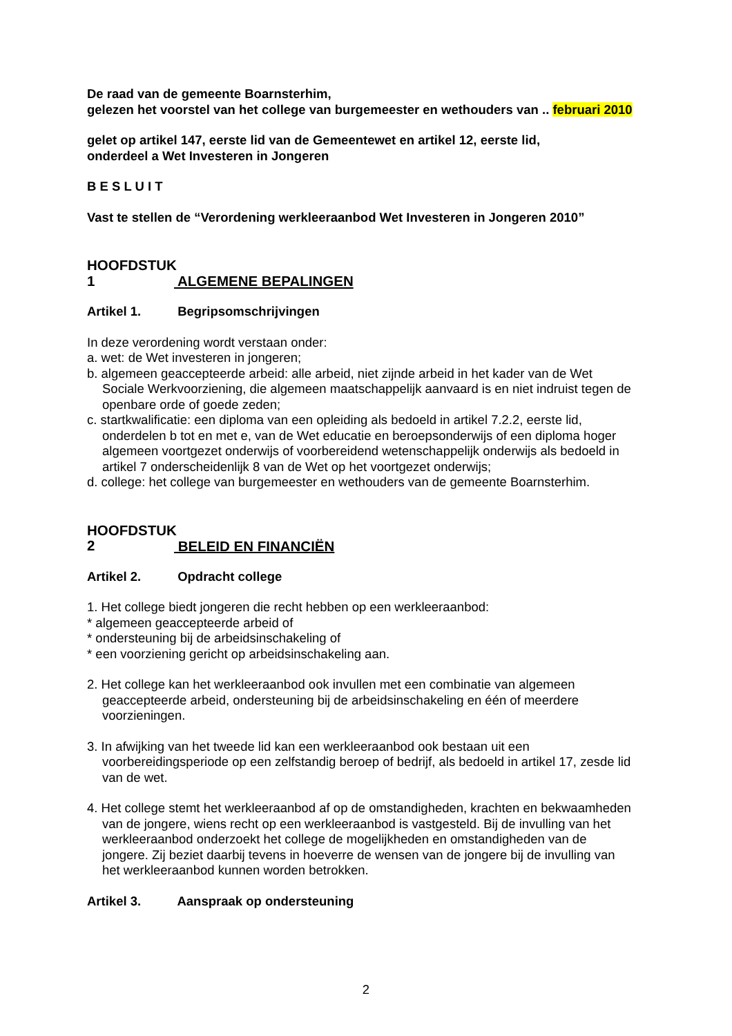De raad van de gemeente Boarnsterhim,
gelezen het voorstel van het college van burgemeester en wethouders van .. februari 2010
gelet op artikel 147, eerste lid van de Gemeentewet en artikel 12, eerste lid,
onderdeel a Wet Investeren in Jongeren
B E S L U I T
Vast te stellen de “Verordening werkleeraanbod Wet Investeren in Jongeren 2010”
HOOFDSTUK 1 ALGEMENE BEPALINGEN
Artikel 1. Begripsomschrijvingen
In deze verordening wordt verstaan onder:
a. wet: de Wet investeren in jongeren;
b. algemeen geaccepteerde arbeid: alle arbeid, niet zijnde arbeid in het kader van de Wet Sociale Werkvoorziening, die algemeen maatschappelijk aanvaard is en niet indruist tegen de openbare orde of goede zeden;
c. startkwalificatie: een diploma van een opleiding als bedoeld in artikel 7.2.2, eerste lid, onderdelen b tot en met e, van de Wet educatie en beroepsonderwijs of een diploma hoger algemeen voortgezet onderwijs of voorbereidend wetenschappelijk onderwijs als bedoeld in artikel 7 onderscheidenlijk 8 van de Wet op het voortgezet onderwijs;
d. college: het college van burgemeester en wethouders van de gemeente Boarnsterhim.
HOOFDSTUK 2 BELEID EN FINANCIËN
Artikel 2. Opdracht college
1. Het college biedt jongeren die recht hebben op een werkleeraanbod:
* algemeen geaccepteerde arbeid of
* ondersteuning bij de arbeidsinschakeling of
* een voorziening gericht op arbeidsinschakeling aan.
2. Het college kan het werkleeraanbod ook invullen met een combinatie van algemeen geaccepteerde arbeid, ondersteuning bij de arbeidsinschakeling en één of meerdere voorzieningen.
3. In afwijking van het tweede lid kan een werkleeraanbod ook bestaan uit een voorbereidingsperiode op een zelfstandig beroep of bedrijf, als bedoeld in artikel 17, zesde lid van de wet.
4. Het college stemt het werkleeraanbod af op de omstandigheden, krachten en bekwaamheden van de jongere, wiens recht op een werkleeraanbod is vastgesteld. Bij de invulling van het werkleeraanbod onderzoekt het college de mogelijkheden en omstandigheden van de jongere. Zij beziet daarbij tevens in hoeverre de wensen van de jongere bij de invulling van het werkleeraanbod kunnen worden betrokken.
Artikel 3. Aanspraak op ondersteuning
2